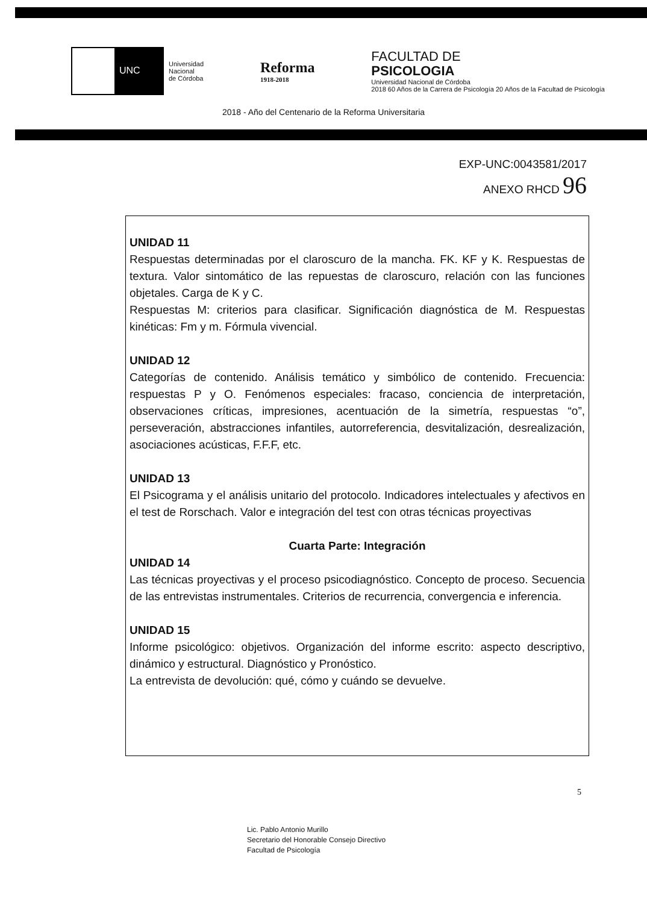UNC
Universidad
Nacional
de Córdoba
Reforma
1918-2018
FACULTAD DE
PSICOLOGIA
Universidad Nacional de Córdoba
2018 60 Años de la Carrera de Psicología 20 Años de la Facultad de Psicología
2018 - Año del Centenario de la Reforma Universitaria
EXP-UNC:0043581/2017
ANEXO RHCD 96
UNIDAD 11
Respuestas determinadas por el claroscuro de la mancha. FK. KF y K. Respuestas de textura. Valor sintomático de las repuestas de claroscuro, relación con las funciones objetales. Carga de K y C.
Respuestas M: criterios para clasificar. Significación diagnóstica de M. Respuestas kinéticas: Fm y m. Fórmula vivencial.
UNIDAD 12
Categorías de contenido. Análisis temático y simbólico de contenido. Frecuencia: respuestas P y O. Fenómenos especiales: fracaso, conciencia de interpretación, observaciones críticas, impresiones, acentuación de la simetría, respuestas “o”, perseveración, abstracciones infantiles, autorreferencia, desvitalización, desrealización, asociaciones acústicas, F.F.F, etc.
UNIDAD 13
El Psicograma y el análisis unitario del protocolo. Indicadores intelectuales y afectivos en el test de Rorschach. Valor e integración del test con otras técnicas proyectivas
Cuarta Parte: Integración
UNIDAD 14
Las técnicas proyectivas y el proceso psicodiagnóstico. Concepto de proceso. Secuencia de las entrevistas instrumentales. Criterios de recurrencia, convergencia e inferencia.
UNIDAD 15
Informe psicológico: objetivos. Organización del informe escrito: aspecto descriptivo, dinámico y estructural. Diagnóstico y Pronóstico.
La entrevista de devolución: qué, cómo y cuándo se devuelve.
5
Lic. Pablo Antonio Murillo
Secretario del Honorable Consejo Directivo
Facultad de Psicología